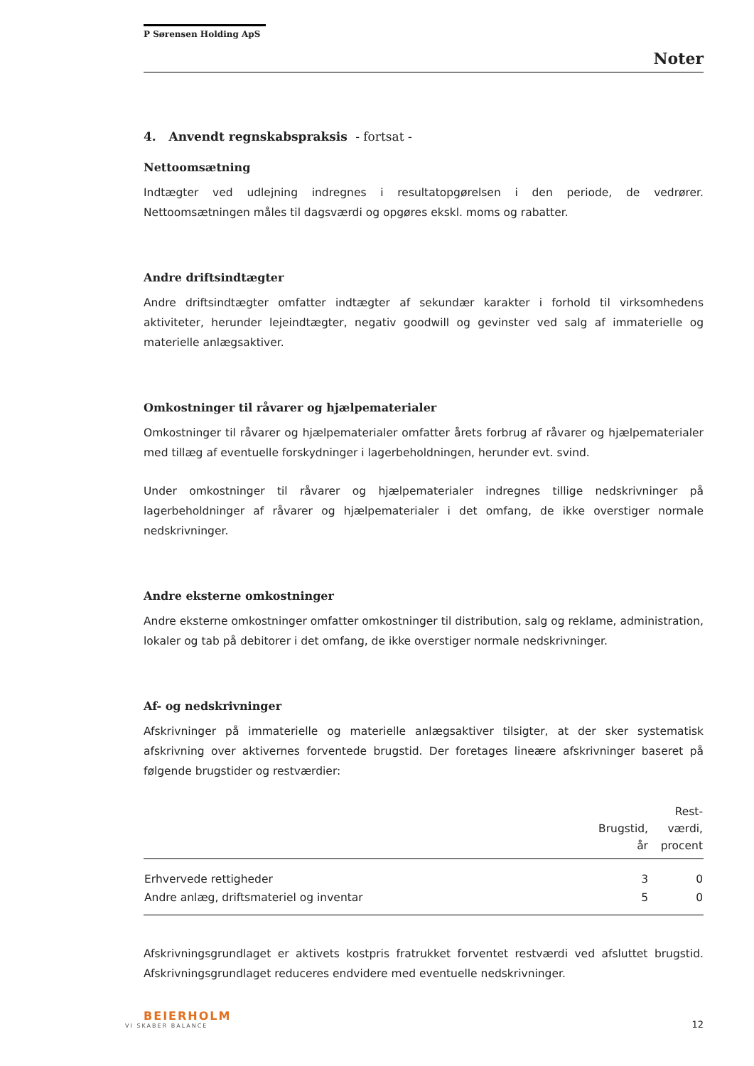P Sørensen Holding ApS
Noter
4. Anvendt regnskabspraksis - fortsat -
Nettoomsætning
Indtægter ved udlejning indregnes i resultatopgørelsen i den periode, de vedrører. Nettoomsætningen måles til dagsværdi og opgøres ekskl. moms og rabatter.
Andre driftsindtægter
Andre driftsindtægter omfatter indtægter af sekundær karakter i forhold til virksomhedens aktiviteter, herunder lejeindtægter, negativ goodwill og gevinster ved salg af immaterielle og materielle anlægsaktiver.
Omkostninger til råvarer og hjælpematerialer
Omkostninger til råvarer og hjælpematerialer omfatter årets forbrug af råvarer og hjælpematerialer med tillæg af eventuelle forskydninger i lagerbeholdningen, herunder evt. svind.
Under omkostninger til råvarer og hjælpematerialer indregnes tillige nedskrivninger på lagerbeholdninger af råvarer og hjælpematerialer i det omfang, de ikke overstiger normale nedskrivninger.
Andre eksterne omkostninger
Andre eksterne omkostninger omfatter omkostninger til distribution, salg og reklame, administration, lokaler og tab på debitorer i det omfang, de ikke overstiger normale nedskrivninger.
Af- og nedskrivninger
Afskrivninger på immaterielle og materielle anlægsaktiver tilsigter, at der sker systematisk afskrivning over aktivernes forventede brugstid. Der foretages lineære afskrivninger baseret på følgende brugstider og restværdier:
| | Brugstid, år | Rest- værdi, procent |
| --- | --- | --- |
| Erhvervede rettigheder | 3 | 0 |
| Andre anlæg, driftsmateriel og inventar | 5 | 0 |
Afskrivningsgrundlaget er aktivets kostpris fratrukket forventet restværdi ved afsluttet brugstid. Afskrivningsgrundlaget reduceres endvidere med eventuelle nedskrivninger.
BEIERHOLM
VI SKABER BALANCE
12